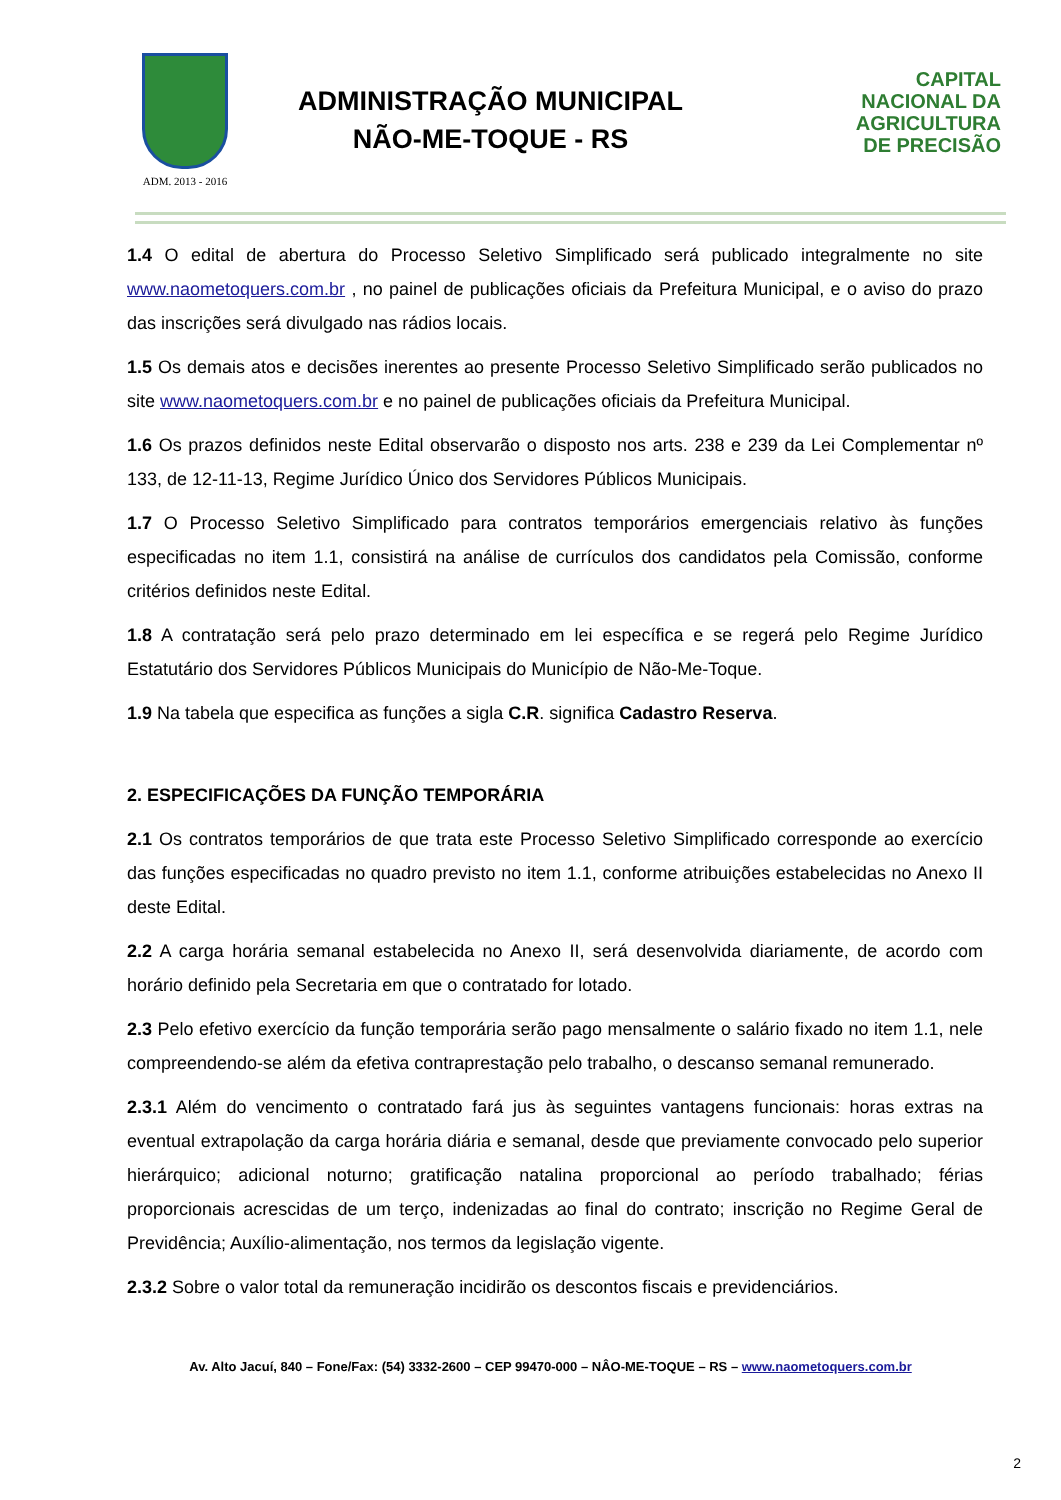ADM. 2013 - 2016
ADMINISTRAÇÃO MUNICIPAL
NÃO-ME-TOQUE - RS
CAPITAL
NACIONAL DA
AGRICULTURA
DE PRECISÃO
1.4 O edital de abertura do Processo Seletivo Simplificado será publicado integralmente no site www.naometoquers.com.br , no painel de publicações oficiais da Prefeitura Municipal, e o aviso do prazo das inscrições será divulgado nas rádios locais.
1.5 Os demais atos e decisões inerentes ao presente Processo Seletivo Simplificado serão publicados no site www.naometoquers.com.br e no painel de publicações oficiais da Prefeitura Municipal.
1.6 Os prazos definidos neste Edital observarão o disposto nos arts. 238 e 239 da Lei Complementar nº 133, de 12-11-13, Regime Jurídico Único dos Servidores Públicos Municipais.
1.7 O Processo Seletivo Simplificado para contratos temporários emergenciais relativo às funções especificadas no item 1.1, consistirá na análise de currículos dos candidatos pela Comissão, conforme critérios definidos neste Edital.
1.8 A contratação será pelo prazo determinado em lei específica e se regerá pelo Regime Jurídico Estatutário dos Servidores Públicos Municipais do Município de Não-Me-Toque.
1.9 Na tabela que especifica as funções a sigla C.R. significa Cadastro Reserva.
2. ESPECIFICAÇÕES DA FUNÇÃO TEMPORÁRIA
2.1 Os contratos temporários de que trata este Processo Seletivo Simplificado corresponde ao exercício das funções especificadas no quadro previsto no item 1.1, conforme atribuições estabelecidas no Anexo II deste Edital.
2.2 A carga horária semanal estabelecida no Anexo II, será desenvolvida diariamente, de acordo com horário definido pela Secretaria em que o contratado for lotado.
2.3 Pelo efetivo exercício da função temporária serão pago mensalmente o salário fixado no item 1.1, nele compreendendo-se além da efetiva contraprestação pelo trabalho, o descanso semanal remunerado.
2.3.1 Além do vencimento o contratado fará jus às seguintes vantagens funcionais: horas extras na eventual extrapolação da carga horária diária e semanal, desde que previamente convocado pelo superior hierárquico; adicional noturno; gratificação natalina proporcional ao período trabalhado; férias proporcionais acrescidas de um terço, indenizadas ao final do contrato; inscrição no Regime Geral de Previdência; Auxílio-alimentação, nos termos da legislação vigente.
2.3.2 Sobre o valor total da remuneração incidirão os descontos fiscais e previdenciários.
Av. Alto Jacuí, 840 – Fone/Fax: (54) 3332-2600 – CEP 99470-000 – NÂO-ME-TOQUE – RS – www.naometoquers.com.br
2